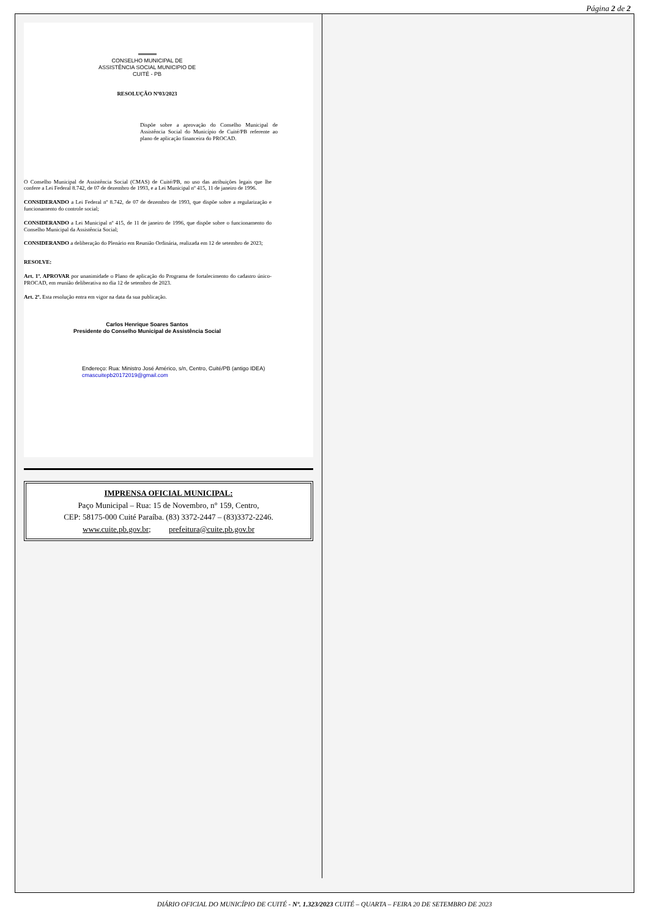Página 2 de 2
CONSELHO MUNICIPAL DE
ASSISTÊNCIA SOCIAL MUNICIPIO DE
CUITÉ - PB
RESOLUÇÃO Nº03/2023
Dispõe sobre a aprovação do Conselho Municipal de Assistência Social do Município de Cuité/PB referente ao plano de aplicação financeira do PROCAD.
O Conselho Municipal de Assistência Social (CMAS) de Cuité/PB, no uso das atribuições legais que lhe confere a Lei Federal 8.742, de 07 de dezembro de 1993, e a Lei Municipal nº 415, 11 de janeiro de 1996.
CONSIDERANDO a Lei Federal nº 8.742, de 07 de dezembro de 1993, que dispõe sobre a regularização e funcionamento do controle social;
CONSIDERANDO a Lei Municipal nº 415, de 11 de janeiro de 1996, que dispõe sobre o funcionamento do Conselho Municipal da Assistência Social;
CONSIDERANDO a deliberação do Plenário em Reunião Ordinária, realizada em 12 de setembro de 2023;
RESOLVE:
Art. 1º. APROVAR por unanimidade o Plano de aplicação do Programa de fortalecimento do cadastro único- PROCAD, em reunião deliberativa no dia 12 de setembro de 2023.
Art. 2º. Esta resolução entra em vigor na data da sua publicação.
Carlos Henrique Soares Santos
Presidente do Conselho Municipal de Assistência Social
Endereço: Rua: Ministro José Américo, s/n, Centro, Cuité/PB (antigo IDEA)
cmascuitepb20172019@gmail.com
IMPRENSA OFICIAL MUNICIPAL:
Paço Municipal – Rua: 15 de Novembro, n° 159, Centro,
CEP: 58175-000 Cuité Paraíba. (83) 3372-2447 – (83)3372-2246.
www.cuite.pb.gov.br; prefeitura@cuite.pb.gov.br
DIÁRIO OFICIAL DO MUNICÍPIO DE CUITÉ - Nº. 1.323/2023 CUITÉ – QUARTA – FEIRA 20 DE SETEMBRO DE 2023